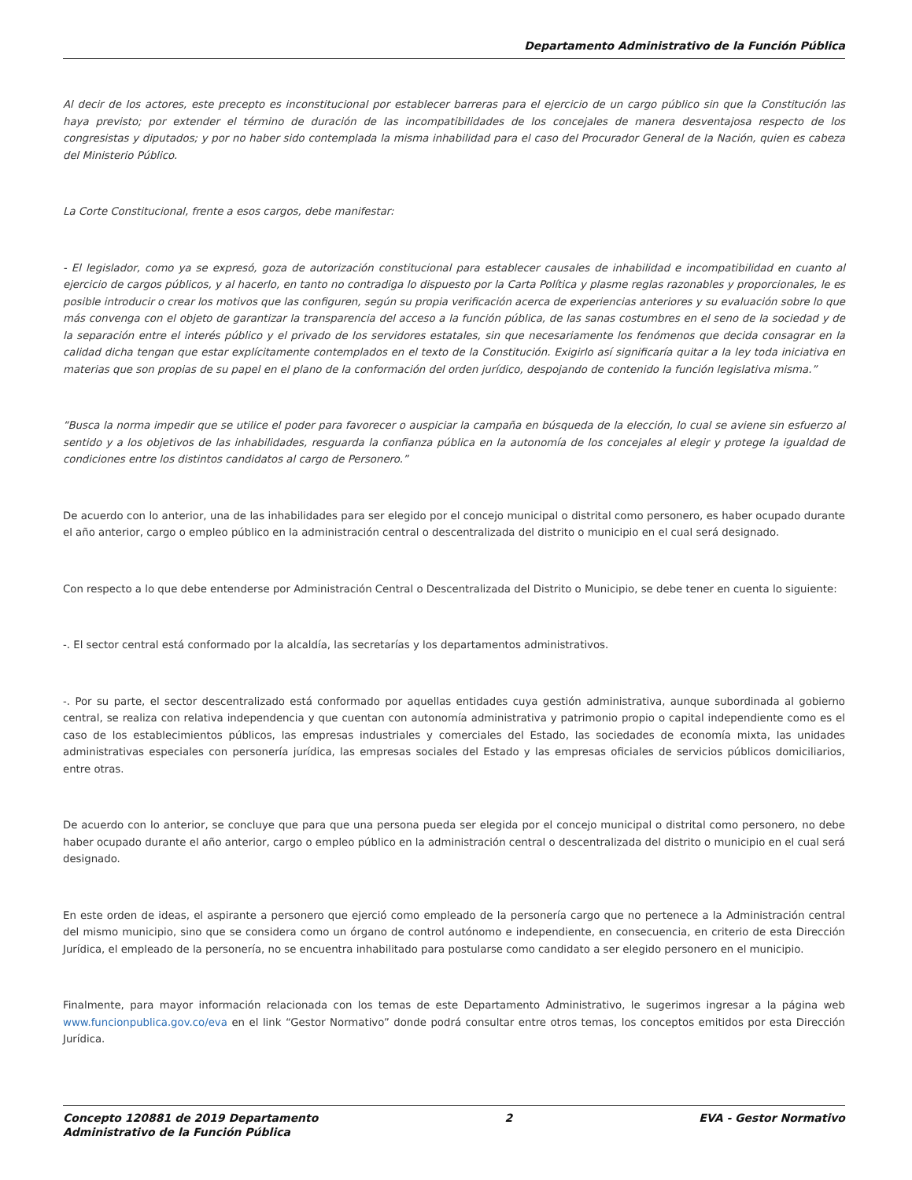Departamento Administrativo de la Función Pública
Al decir de los actores, este precepto es inconstitucional por establecer barreras para el ejercicio de un cargo público sin que la Constitución las haya previsto; por extender el término de duración de las incompatibilidades de los concejales de manera desventajosa respecto de los congresistas y diputados; y por no haber sido contemplada la misma inhabilidad para el caso del Procurador General de la Nación, quien es cabeza del Ministerio Público.
La Corte Constitucional, frente a esos cargos, debe manifestar:
- El legislador, como ya se expresó, goza de autorización constitucional para establecer causales de inhabilidad e incompatibilidad en cuanto al ejercicio de cargos públicos, y al hacerlo, en tanto no contradiga lo dispuesto por la Carta Política y plasme reglas razonables y proporcionales, le es posible introducir o crear los motivos que las configuren, según su propia verificación acerca de experiencias anteriores y su evaluación sobre lo que más convenga con el objeto de garantizar la transparencia del acceso a la función pública, de las sanas costumbres en el seno de la sociedad y de la separación entre el interés público y el privado de los servidores estatales, sin que necesariamente los fenómenos que decida consagrar en la calidad dicha tengan que estar explícitamente contemplados en el texto de la Constitución. Exigirlo así significaría quitar a la ley toda iniciativa en materias que son propias de su papel en el plano de la conformación del orden jurídico, despojando de contenido la función legislativa misma.”
“Busca la norma impedir que se utilice el poder para favorecer o auspiciar la campaña en búsqueda de la elección, lo cual se aviene sin esfuerzo al sentido y a los objetivos de las inhabilidades, resguarda la confianza pública en la autonomía de los concejales al elegir y protege la igualdad de condiciones entre los distintos candidatos al cargo de Personero.”
De acuerdo con lo anterior, una de las inhabilidades para ser elegido por el concejo municipal o distrital como personero, es haber ocupado durante el año anterior, cargo o empleo público en la administración central o descentralizada del distrito o municipio en el cual será designado.
Con respecto a lo que debe entenderse por Administración Central o Descentralizada del Distrito o Municipio, se debe tener en cuenta lo siguiente:
-. El sector central está conformado por la alcaldía, las secretarías y los departamentos administrativos.
-. Por su parte, el sector descentralizado está conformado por aquellas entidades cuya gestión administrativa, aunque subordinada al gobierno central, se realiza con relativa independencia y que cuentan con autonomía administrativa y patrimonio propio o capital independiente como es el caso de los establecimientos públicos, las empresas industriales y comerciales del Estado, las sociedades de economía mixta, las unidades administrativas especiales con personería jurídica, las empresas sociales del Estado y las empresas oficiales de servicios públicos domiciliarios, entre otras.
De acuerdo con lo anterior, se concluye que para que una persona pueda ser elegida por el concejo municipal o distrital como personero, no debe haber ocupado durante el año anterior, cargo o empleo público en la administración central o descentralizada del distrito o municipio en el cual será designado.
En este orden de ideas, el aspirante a personero que ejerció como empleado de la personería cargo que no pertenece a la Administración central del mismo municipio, sino que se considera como un órgano de control autónomo e independiente, en consecuencia, en criterio de esta Dirección Jurídica, el empleado de la personería, no se encuentra inhabilitado para postularse como candidato a ser elegido personero en el municipio.
Finalmente, para mayor información relacionada con los temas de este Departamento Administrativo, le sugerimos ingresar a la página web www.funcionpublica.gov.co/eva en el link “Gestor Normativo” donde podrá consultar entre otros temas, los conceptos emitidos por esta Dirección Jurídica.
Concepto 120881 de 2019 Departamento
Administrativo de la Función Pública
2 EVA - Gestor Normativo